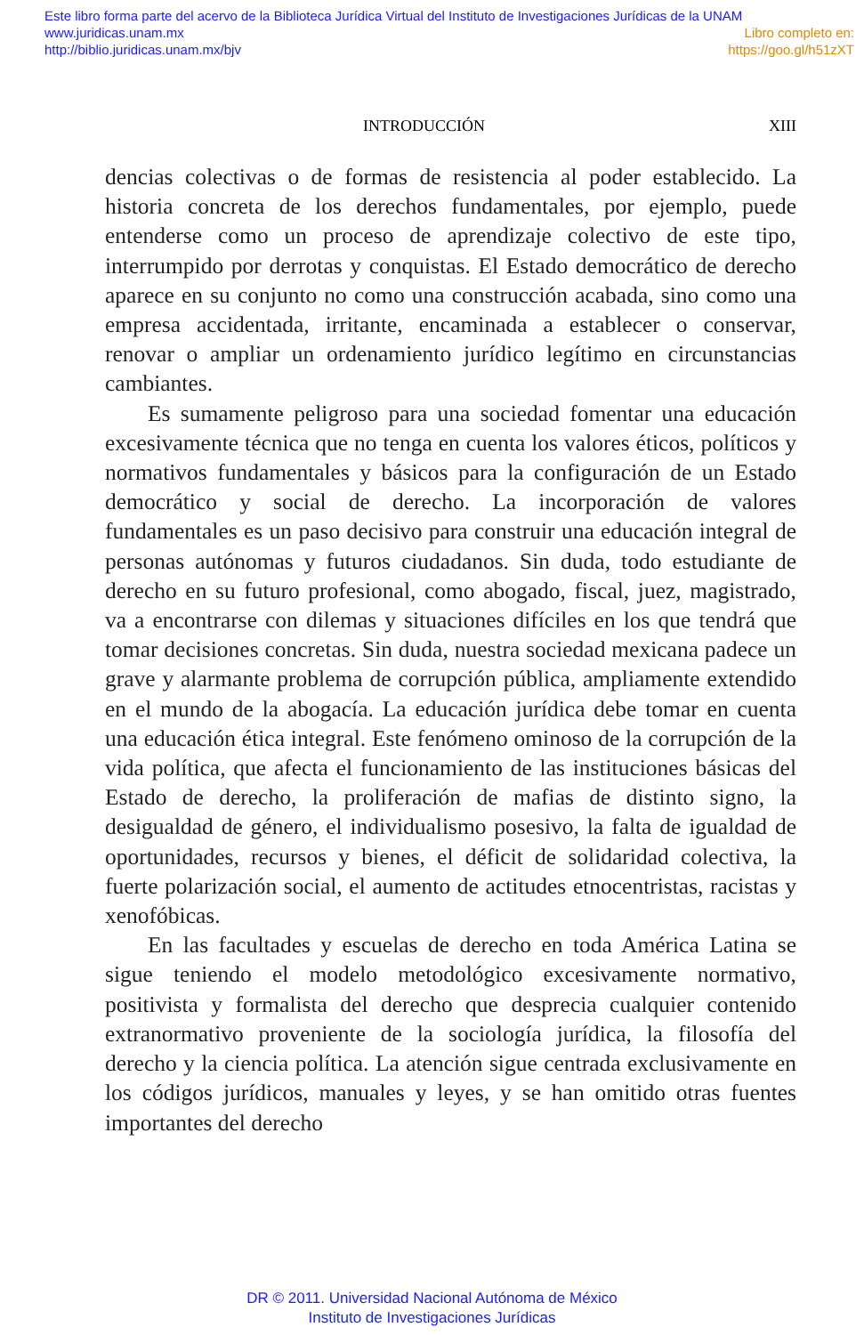Este libro forma parte del acervo de la Biblioteca Jurídica Virtual del Instituto de Investigaciones Jurídicas de la UNAM
www.juridicas.unam.mx Libro completo en:
http://biblio.juridicas.unam.mx/bjv https://goo.gl/h51zXT
INTRODUCCIÓN XIII
dencias colectivas o de formas de resistencia al poder establecido. La historia concreta de los derechos fundamentales, por ejemplo, puede entenderse como un proceso de aprendizaje colectivo de este tipo, interrumpido por derrotas y conquistas. El Estado democrático de derecho aparece en su conjunto no como una construcción acabada, sino como una empresa accidentada, irritante, encaminada a establecer o conservar, renovar o ampliar un ordenamiento jurídico legítimo en circunstancias cambiantes.
Es sumamente peligroso para una sociedad fomentar una educación excesivamente técnica que no tenga en cuenta los valores éticos, políticos y normativos fundamentales y básicos para la configuración de un Estado democrático y social de derecho. La incorporación de valores fundamentales es un paso decisivo para construir una educación integral de personas autónomas y futuros ciudadanos. Sin duda, todo estudiante de derecho en su futuro profesional, como abogado, fiscal, juez, magistrado, va a encontrarse con dilemas y situaciones difíciles en los que tendrá que tomar decisiones concretas. Sin duda, nuestra sociedad mexicana padece un grave y alarmante problema de corrupción pública, ampliamente extendido en el mundo de la abogacía. La educación jurídica debe tomar en cuenta una educación ética integral. Este fenómeno ominoso de la corrupción de la vida política, que afecta el funcionamiento de las instituciones básicas del Estado de derecho, la proliferación de mafias de distinto signo, la desigualdad de género, el individualismo posesivo, la falta de igualdad de oportunidades, recursos y bienes, el déficit de solidaridad colectiva, la fuerte polarización social, el aumento de actitudes etnocentristas, racistas y xenofóbicas.
En las facultades y escuelas de derecho en toda América Latina se sigue teniendo el modelo metodológico excesivamente normativo, positivista y formalista del derecho que desprecia cualquier contenido extranormativo proveniente de la sociología jurídica, la filosofía del derecho y la ciencia política. La atención sigue centrada exclusivamente en los códigos jurídicos, manuales y leyes, y se han omitido otras fuentes importantes del derecho
DR © 2011. Universidad Nacional Autónoma de México
Instituto de Investigaciones Jurídicas